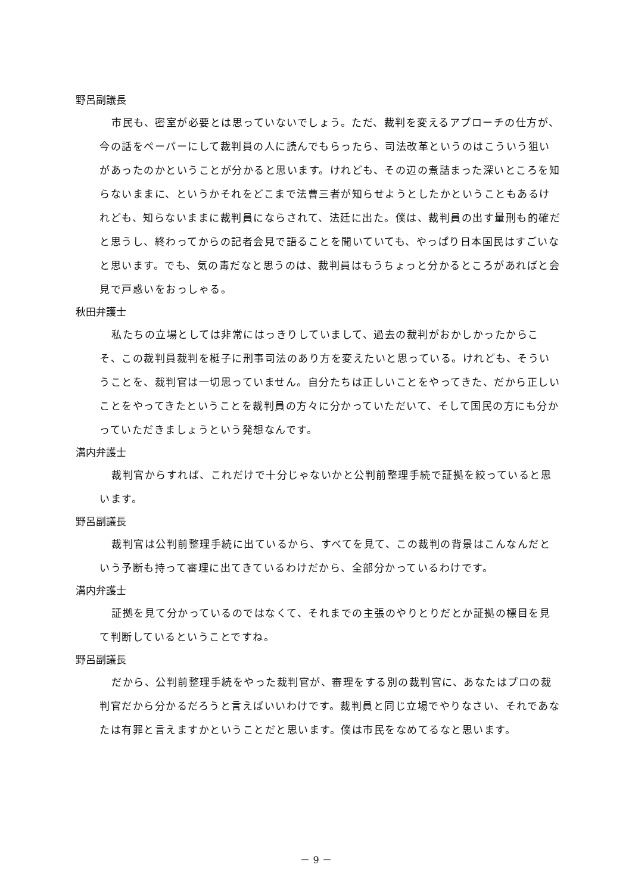野呂副議長
市民も、密室が必要とは思っていないでしょう。ただ、裁判を変えるアプローチの仕方が、今の話をペーパーにして裁判員の人に読んでもらったら、司法改革というのはこういう狙いがあったのかということが分かると思います。けれども、その辺の煮詰まった深いところを知らないままに、というかそれをどこまで法曹三者が知らせようとしたかということもあるけれども、知らないままに裁判員にならされて、法廷に出た。僕は、裁判員の出す量刑も的確だと思うし、終わってからの記者会見で語ることを聞いていても、やっぱり日本国民はすごいなと思います。でも、気の毒だなと思うのは、裁判員はもうちょっと分かるところがあればと会見で戸惑いをおっしゃる。
秋田弁護士
私たちの立場としては非常にはっきりしていまして、過去の裁判がおかしかったからこそ、この裁判員裁判を梃子に刑事司法のあり方を変えたいと思っている。けれども、そういうことを、裁判官は一切思っていません。自分たちは正しいことをやってきた、だから正しいことをやってきたということを裁判員の方々に分かっていただいて、そして国民の方にも分かっていただきましょうという発想なんです。
溝内弁護士
裁判官からすれば、これだけで十分じゃないかと公判前整理手続で証拠を絞っていると思います。
野呂副議長
裁判官は公判前整理手続に出ているから、すべてを見て、この裁判の背景はこんなんだという予断も持って審理に出てきているわけだから、全部分かっているわけです。
溝内弁護士
証拠を見て分かっているのではなくて、それまでの主張のやりとりだとか証拠の標目を見て判断しているということですね。
野呂副議長
だから、公判前整理手続をやった裁判官が、審理をする別の裁判官に、あなたはプロの裁判官だから分かるだろうと言えばいいわけです。裁判員と同じ立場でやりなさい、それであなたは有罪と言えますかということだと思います。僕は市民をなめてるなと思います。
－ 9 －